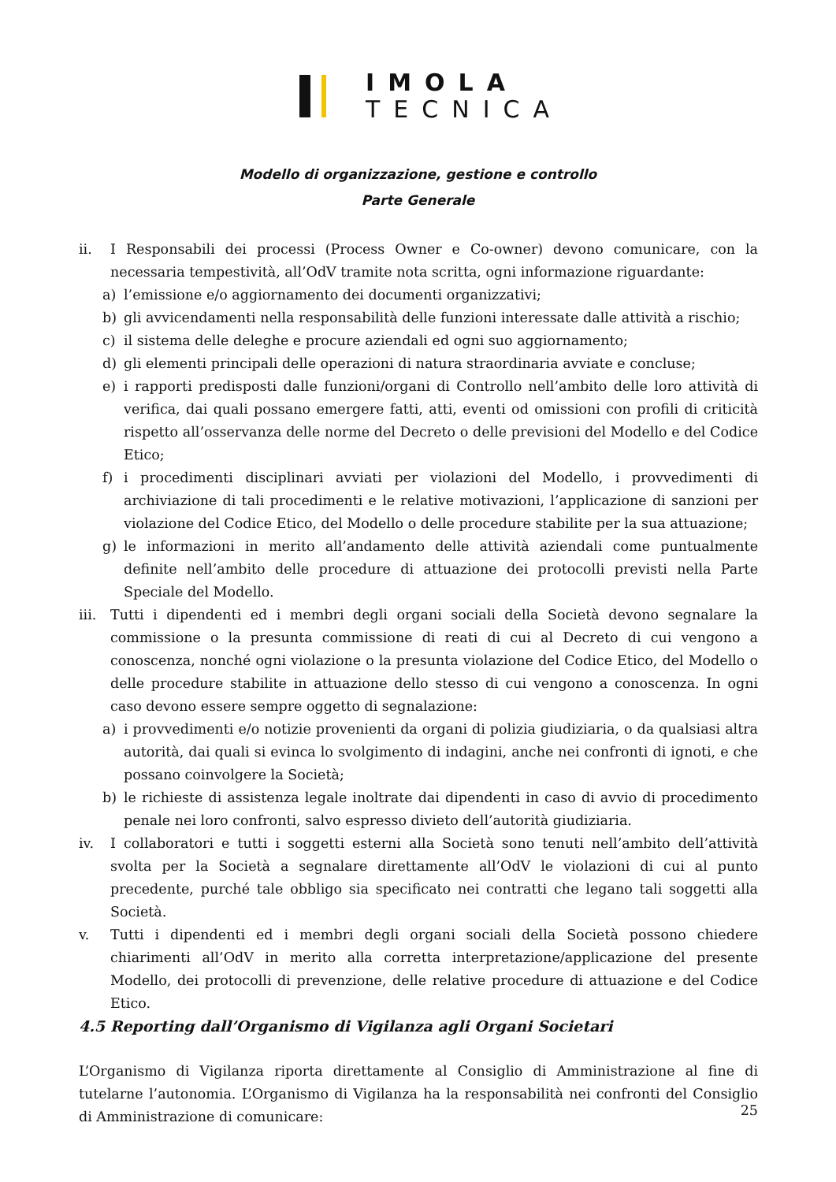IMOLA
TECNICA
Modello di organizzazione, gestione e controllo
Parte Generale
ii. I Responsabili dei processi (Process Owner e Co-owner) devono comunicare, con la necessaria tempestività, all’OdV tramite nota scritta, ogni informazione riguardante:
a) l’emissione e/o aggiornamento dei documenti organizzativi;
b) gli avvicendamenti nella responsabilità delle funzioni interessate dalle attività a rischio;
c) il sistema delle deleghe e procure aziendali ed ogni suo aggiornamento;
d) gli elementi principali delle operazioni di natura straordinaria avviate e concluse;
e) i rapporti predisposti dalle funzioni/organi di Controllo nell’ambito delle loro attività di verifica, dai quali possano emergere fatti, atti, eventi od omissioni con profili di criticità rispetto all’osservanza delle norme del Decreto o delle previsioni del Modello e del Codice Etico;
f) i procedimenti disciplinari avviati per violazioni del Modello, i provvedimenti di archiviazione di tali procedimenti e le relative motivazioni, l’applicazione di sanzioni per violazione del Codice Etico, del Modello o delle procedure stabilite per la sua attuazione;
g) le informazioni in merito all’andamento delle attività aziendali come puntualmente definite nell’ambito delle procedure di attuazione dei protocolli previsti nella Parte Speciale del Modello.
iii. Tutti i dipendenti ed i membri degli organi sociali della Società devono segnalare la commissione o la presunta commissione di reati di cui al Decreto di cui vengono a conoscenza, nonché ogni violazione o la presunta violazione del Codice Etico, del Modello o delle procedure stabilite in attuazione dello stesso di cui vengono a conoscenza. In ogni caso devono essere sempre oggetto di segnalazione:
a) i provvedimenti e/o notizie provenienti da organi di polizia giudiziaria, o da qualsiasi altra autorità, dai quali si evinca lo svolgimento di indagini, anche nei confronti di ignoti, e che possano coinvolgere la Società;
b) le richieste di assistenza legale inoltrate dai dipendenti in caso di avvio di procedimento penale nei loro confronti, salvo espresso divieto dell’autorità giudiziaria.
iv. I collaboratori e tutti i soggetti esterni alla Società sono tenuti nell’ambito dell’attività svolta per la Società a segnalare direttamente all’OdV le violazioni di cui al punto precedente, purché tale obbligo sia specificato nei contratti che legano tali soggetti alla Società.
v. Tutti i dipendenti ed i membri degli organi sociali della Società possono chiedere chiarimenti all’OdV in merito alla corretta interpretazione/applicazione del presente Modello, dei protocolli di prevenzione, delle relative procedure di attuazione e del Codice Etico.
4.5 Reporting dall’Organismo di Vigilanza agli Organi Societari
L’Organismo di Vigilanza riporta direttamente al Consiglio di Amministrazione al fine di tutelarne l’autonomia. L’Organismo di Vigilanza ha la responsabilità nei confronti del Consiglio di Amministrazione di comunicare:
25